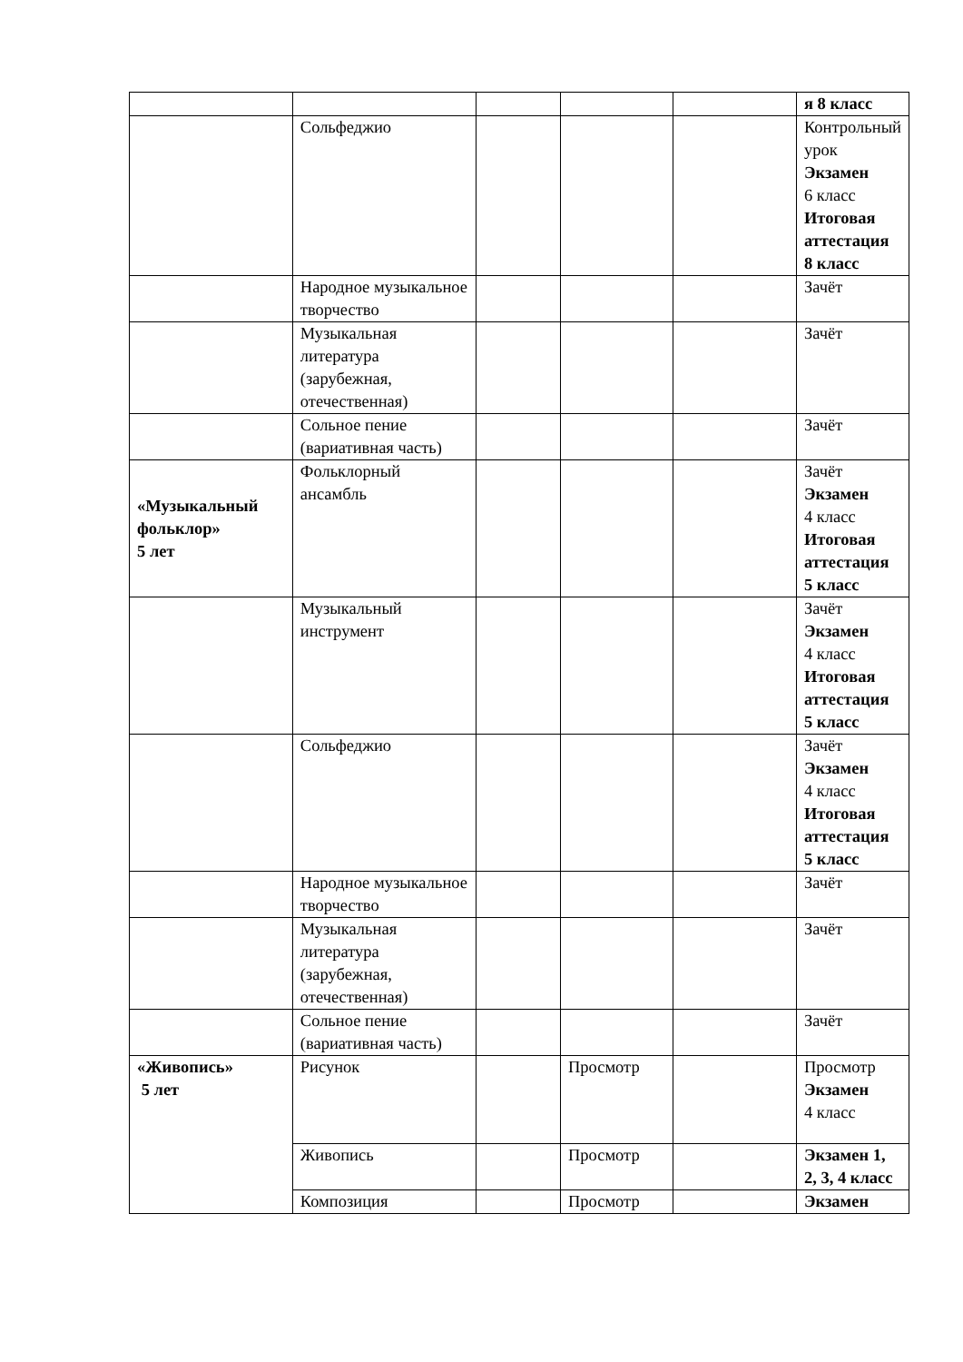| | | | | | я 8 класс |
| | Сольфеджио | | | | Контрольный урок Экзамен 6 класс Итоговая аттестация 8 класс |
| | Народное музыкальное творчество | | | | Зачёт |
| | Музыкальная литература (зарубежная, отечественная) | | | | Зачёт |
| | Сольное пение (вариативная часть) | | | | Зачёт |
| «Музыкальный фольклор» 5 лет | Фольклорный ансамбль | | | | Зачёт Экзамен 4 класс Итоговая аттестация 5 класс |
| | Музыкальный инструмент | | | | Зачёт Экзамен 4 класс Итоговая аттестация 5 класс |
| | Сольфеджио | | | | Зачёт Экзамен 4 класс Итоговая аттестация 5 класс |
| | Народное музыкальное творчество | | | | Зачёт |
| | Музыкальная литература (зарубежная, отечественная) | | | | Зачёт |
| | Сольное пение (вариативная часть) | | | | Зачёт |
| «Живопись» 5 лет | Рисунок | | Просмотр | | Просмотр Экзамен 4 класс |
| | Живопись | | Просмотр | | Экзамен 1, 2, 3, 4 класс |
| | Композиция | | Просмотр | | Экзамен |